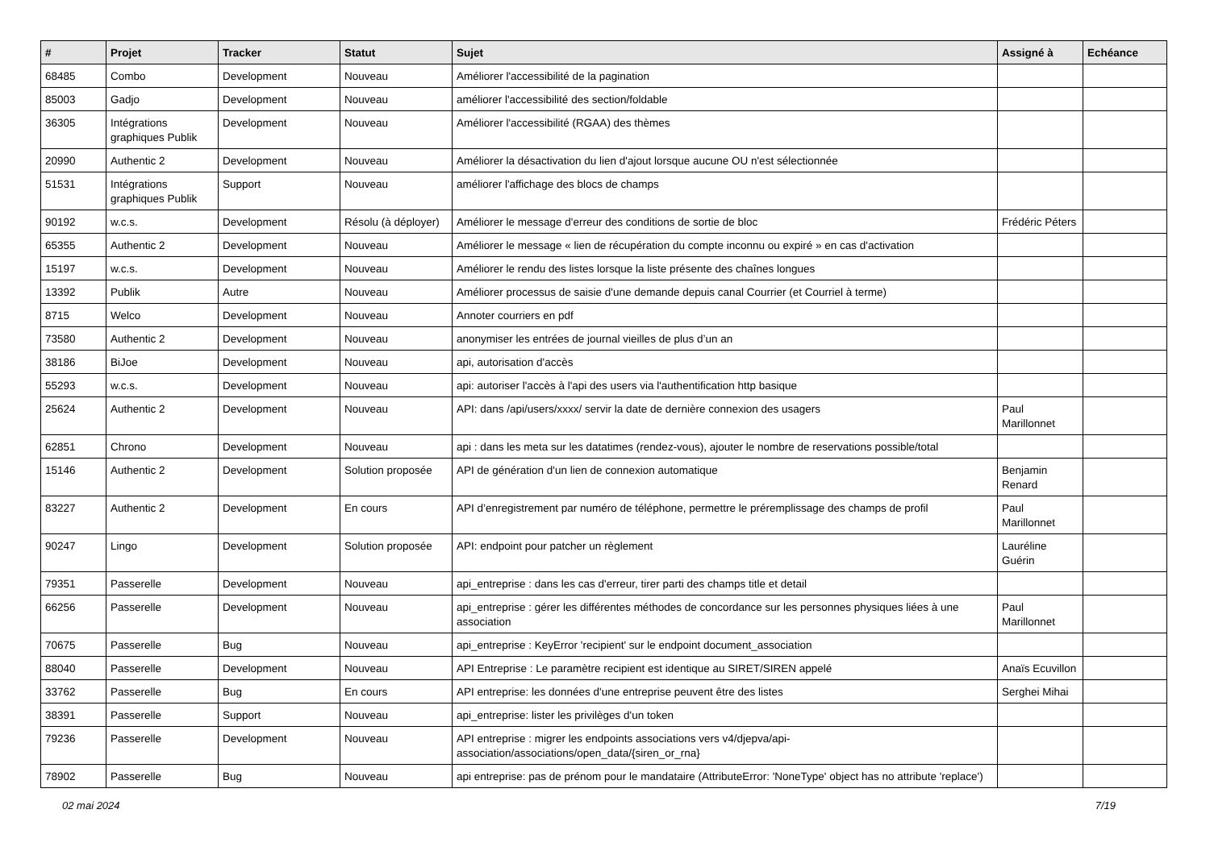| # | Projet | Tracker | Statut | Sujet | Assigné à | Echéance |
| --- | --- | --- | --- | --- | --- | --- |
| 68485 | Combo | Development | Nouveau | Améliorer l'accessibilité de la pagination | | |
| 85003 | Gadjo | Development | Nouveau | améliorer l'accessibilité des section/foldable | | |
| 36305 | Intégrations graphiques Publik | Development | Nouveau | Améliorer l'accessibilité (RGAA) des thèmes | | |
| 20990 | Authentic 2 | Development | Nouveau | Améliorer la désactivation du lien d'ajout lorsque aucune OU n'est sélectionnée | | |
| 51531 | Intégrations graphiques Publik | Support | Nouveau | améliorer l'affichage des blocs de champs | | |
| 90192 | w.c.s. | Development | Résolu (à déployer) | Améliorer le message d'erreur des conditions de sortie de bloc | Frédéric Péters | |
| 65355 | Authentic 2 | Development | Nouveau | Améliorer le message « lien de récupération du compte inconnu ou expiré » en cas d'activation | | |
| 15197 | w.c.s. | Development | Nouveau | Améliorer le rendu des listes lorsque la liste présente des chaînes longues | | |
| 13392 | Publik | Autre | Nouveau | Améliorer processus de saisie d'une demande depuis canal Courrier (et Courriel à terme) | | |
| 8715 | Welco | Development | Nouveau | Annoter courriers en pdf | | |
| 73580 | Authentic 2 | Development | Nouveau | anonymiser les entrées de journal vieilles de plus d’un an | | |
| 38186 | BiJoe | Development | Nouveau | api, autorisation d'accès | | |
| 55293 | w.c.s. | Development | Nouveau | api: autoriser l'accès à l'api des users via l'authentification http basique | | |
| 25624 | Authentic 2 | Development | Nouveau | API: dans /api/users/xxxx/ servir la date de dernière connexion des usagers | Paul Marillonnet | |
| 62851 | Chrono | Development | Nouveau | api : dans les meta sur les datatimes (rendez-vous), ajouter le nombre de reservations possible/total | | |
| 15146 | Authentic 2 | Development | Solution proposée | API de génération d'un lien de connexion automatique | Benjamin Renard | |
| 83227 | Authentic 2 | Development | En cours | API d’enregistrement par numéro de téléphone, permettre le préremplissage des champs de profil | Paul Marillonnet | |
| 90247 | Lingo | Development | Solution proposée | API: endpoint pour patcher un règlement | Lauréline Guérin | |
| 79351 | Passerelle | Development | Nouveau | api_entreprise : dans les cas d'erreur, tirer parti des champs title et detail | | |
| 66256 | Passerelle | Development | Nouveau | api_entreprise : gérer les différentes méthodes de concordance sur les personnes physiques liées à une association | Paul Marillonnet | |
| 70675 | Passerelle | Bug | Nouveau | api_entreprise : KeyError 'recipient' sur le endpoint document_association | | |
| 88040 | Passerelle | Development | Nouveau | API Entreprise : Le paramètre recipient est identique au SIRET/SIREN appelé | Anaïs Ecuvillon | |
| 33762 | Passerelle | Bug | En cours | API entreprise: les données d'une entreprise peuvent être des listes | Serghei Mihai | |
| 38391 | Passerelle | Support | Nouveau | api_entreprise: lister les privilèges d'un token | | |
| 79236 | Passerelle | Development | Nouveau | API entreprise : migrer les endpoints associations vers v4/djepva/api-association/associations/open_data/{siren_or_rna} | | |
| 78902 | Passerelle | Bug | Nouveau | api entreprise: pas de prénom pour le mandataire (AttributeError: 'NoneType' object has no attribute 'replace') | | |
02 mai 2024 7/19